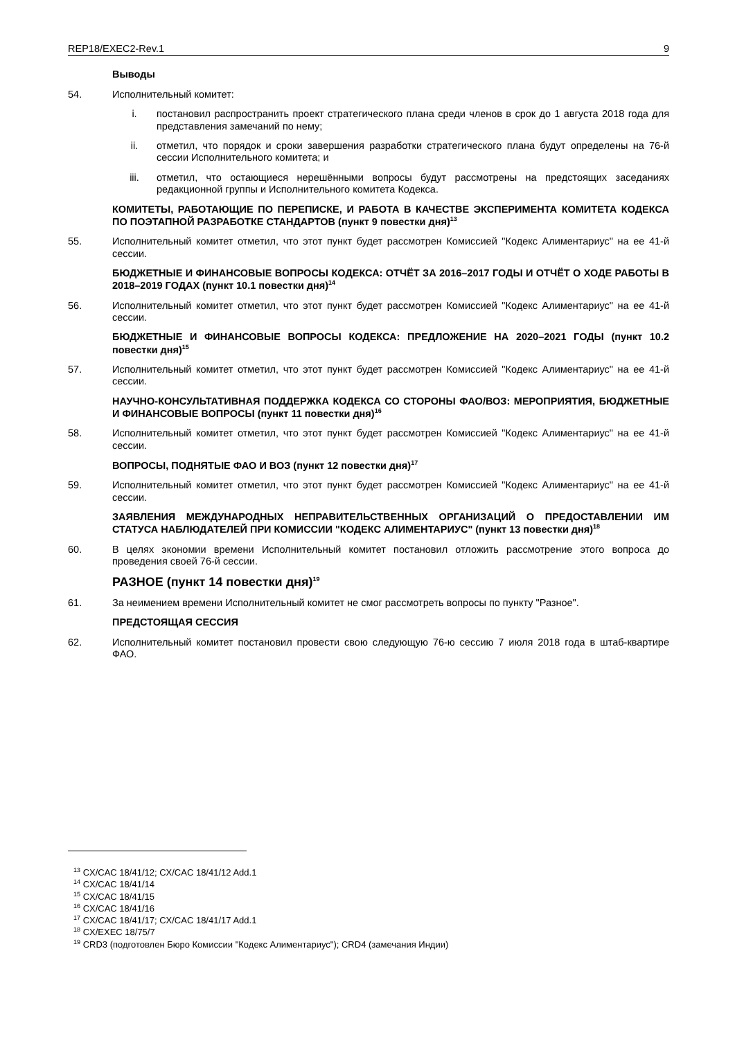REP18/EXEC2-Rev.1 9
Выводы
54. Исполнительный комитет:
i. постановил распространить проект стратегического плана среди членов в срок до 1 августа 2018 года для представления замечаний по нему;
ii. отметил, что порядок и сроки завершения разработки стратегического плана будут определены на 76-й сессии Исполнительного комитета; и
iii. отметил, что остающиеся нерешёнными вопросы будут рассмотрены на предстоящих заседаниях редакционной группы и Исполнительного комитета Кодекса.
КОМИТЕТЫ, РАБОТАЮЩИЕ ПО ПЕРЕПИСКЕ, И РАБОТА В КАЧЕСТВЕ ЭКСПЕРИМЕНТА КОМИТЕТА КОДЕКСА ПО ПОЭТАПНОЙ РАЗРАБОТКЕ СТАНДАРТОВ (пункт 9 повестки дня)<sup>13</sup>
55. Исполнительный комитет отметил, что этот пункт будет рассмотрен Комиссией "Кодекс Алиментариус" на ее 41-й сессии.
БЮДЖЕТНЫЕ И ФИНАНСОВЫЕ ВОПРОСЫ КОДЕКСА: ОТЧЁТ ЗА 2016–2017 ГОДЫ И ОТЧЁТ О ХОДЕ РАБОТЫ В 2018–2019 ГОДАХ (пункт 10.1 повестки дня)<sup>14</sup>
56. Исполнительный комитет отметил, что этот пункт будет рассмотрен Комиссией "Кодекс Алиментариус" на ее 41-й сессии.
БЮДЖЕТНЫЕ И ФИНАНСОВЫЕ ВОПРОСЫ КОДЕКСА: ПРЕДЛОЖЕНИЕ НА 2020–2021 ГОДЫ (пункт 10.2 повестки дня)<sup>15</sup>
57. Исполнительный комитет отметил, что этот пункт будет рассмотрен Комиссией "Кодекс Алиментариус" на ее 41-й сессии.
НАУЧНО-КОНСУЛЬТАТИВНАЯ ПОДДЕРЖКА КОДЕКСА СО СТОРОНЫ ФАО/ВОЗ: МЕРОПРИЯТИЯ, БЮДЖЕТНЫЕ И ФИНАНСОВЫЕ ВОПРОСЫ (пункт 11 повестки дня)<sup>16</sup>
58. Исполнительный комитет отметил, что этот пункт будет рассмотрен Комиссией "Кодекс Алиментариус" на ее 41-й сессии.
ВОПРОСЫ, ПОДНЯТЫЕ ФАО И ВОЗ (пункт 12 повестки дня)<sup>17</sup>
59. Исполнительный комитет отметил, что этот пункт будет рассмотрен Комиссией "Кодекс Алиментариус" на ее 41-й сессии.
ЗАЯВЛЕНИЯ МЕЖДУНАРОДНЫХ НЕПРАВИТЕЛЬСТВЕННЫХ ОРГАНИЗАЦИЙ О ПРЕДОСТАВЛЕНИИ ИМ СТАТУСА НАБЛЮДАТЕЛЕЙ ПРИ КОМИССИИ "КОДЕКС АЛИМЕНТАРИУС" (пункт 13 повестки дня)<sup>18</sup>
60. В целях экономии времени Исполнительный комитет постановил отложить рассмотрение этого вопроса до проведения своей 76-й сессии.
РАЗНОЕ (пункт 14 повестки дня)<sup>19</sup>
61. За неимением времени Исполнительный комитет не смог рассмотреть вопросы по пункту "Разное".
ПРЕДСТОЯЩАЯ СЕССИЯ
62. Исполнительный комитет постановил провести свою следующую 76-ю сессию 7 июля 2018 года в штаб-квартире ФАО.
<sup>13</sup> CX/CAC 18/41/12; CX/CAC 18/41/12 Add.1
<sup>14</sup> CX/CAC 18/41/14
<sup>15</sup> CX/CAC 18/41/15
<sup>16</sup> CX/CAC 18/41/16
<sup>17</sup> CX/CAC 18/41/17; CX/CAC 18/41/17 Add.1
<sup>18</sup> CX/EXEC 18/75/7
<sup>19</sup> CRD3 (подготовлен Бюро Комиссии "Кодекс Алиментариус"); CRD4 (замечания Индии)